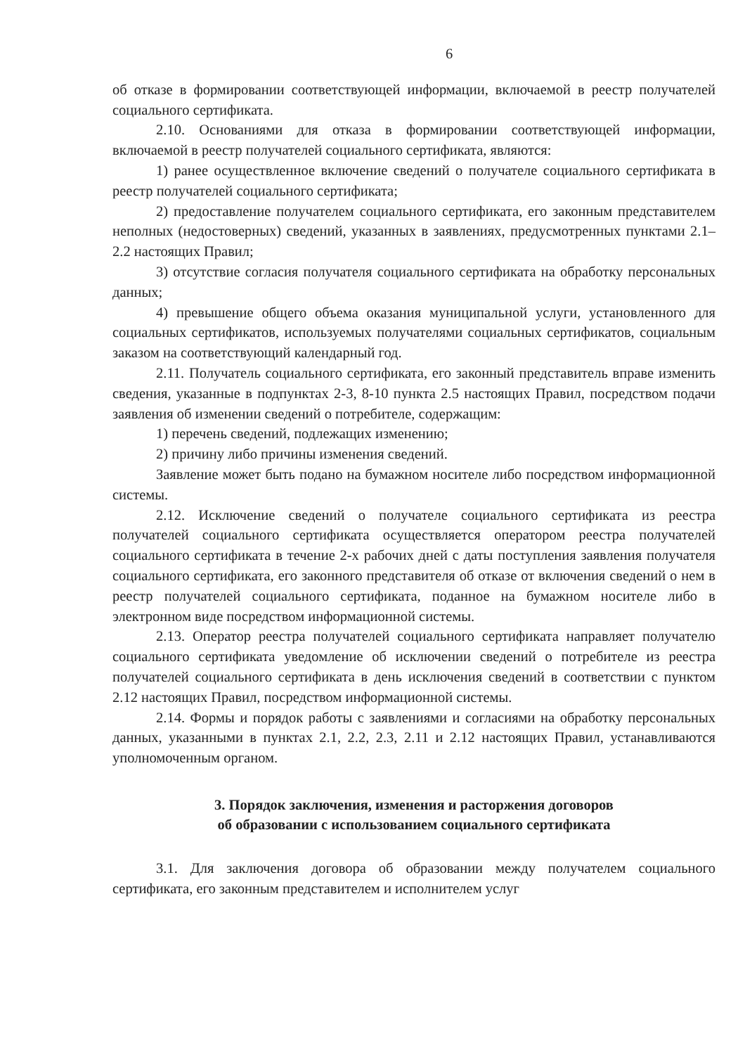6
об отказе в формировании соответствующей информации, включаемой в реестр получателей социального сертификата.
2.10. Основаниями для отказа в формировании соответствующей информации, включаемой в реестр получателей социального сертификата, являются:
1) ранее осуществленное включение сведений о получателе социального сертификата в реестр получателей социального сертификата;
2) предоставление получателем социального сертификата, его законным представителем неполных (недостоверных) сведений, указанных в заявлениях, предусмотренных пунктами 2.1–2.2 настоящих Правил;
3) отсутствие согласия получателя социального сертификата на обработку персональных данных;
4) превышение общего объема оказания муниципальной услуги, установленного для социальных сертификатов, используемых получателями социальных сертификатов, социальным заказом на соответствующий календарный год.
2.11. Получатель социального сертификата, его законный представитель вправе изменить сведения, указанные в подпунктах 2-3, 8-10 пункта 2.5 настоящих Правил, посредством подачи заявления об изменении сведений о потребителе, содержащим:
1) перечень сведений, подлежащих изменению;
2) причину либо причины изменения сведений.
Заявление может быть подано на бумажном носителе либо посредством информационной системы.
2.12. Исключение сведений о получателе социального сертификата из реестра получателей социального сертификата осуществляется оператором реестра получателей социального сертификата в течение 2-х рабочих дней с даты поступления заявления получателя социального сертификата, его законного представителя об отказе от включения сведений о нем в реестр получателей социального сертификата, поданное на бумажном носителе либо в электронном виде посредством информационной системы.
2.13. Оператор реестра получателей социального сертификата направляет получателю социального сертификата уведомление об исключении сведений о потребителе из реестра получателей социального сертификата в день исключения сведений в соответствии с пунктом 2.12 настоящих Правил, посредством информационной системы.
2.14. Формы и порядок работы с заявлениями и согласиями на обработку персональных данных, указанными в пунктах 2.1, 2.2, 2.3, 2.11 и 2.12 настоящих Правил, устанавливаются уполномоченным органом.
3. Порядок заключения, изменения и расторжения договоров
об образовании с использованием социального сертификата
3.1. Для заключения договора об образовании между получателем социального сертификата, его законным представителем и исполнителем услуг